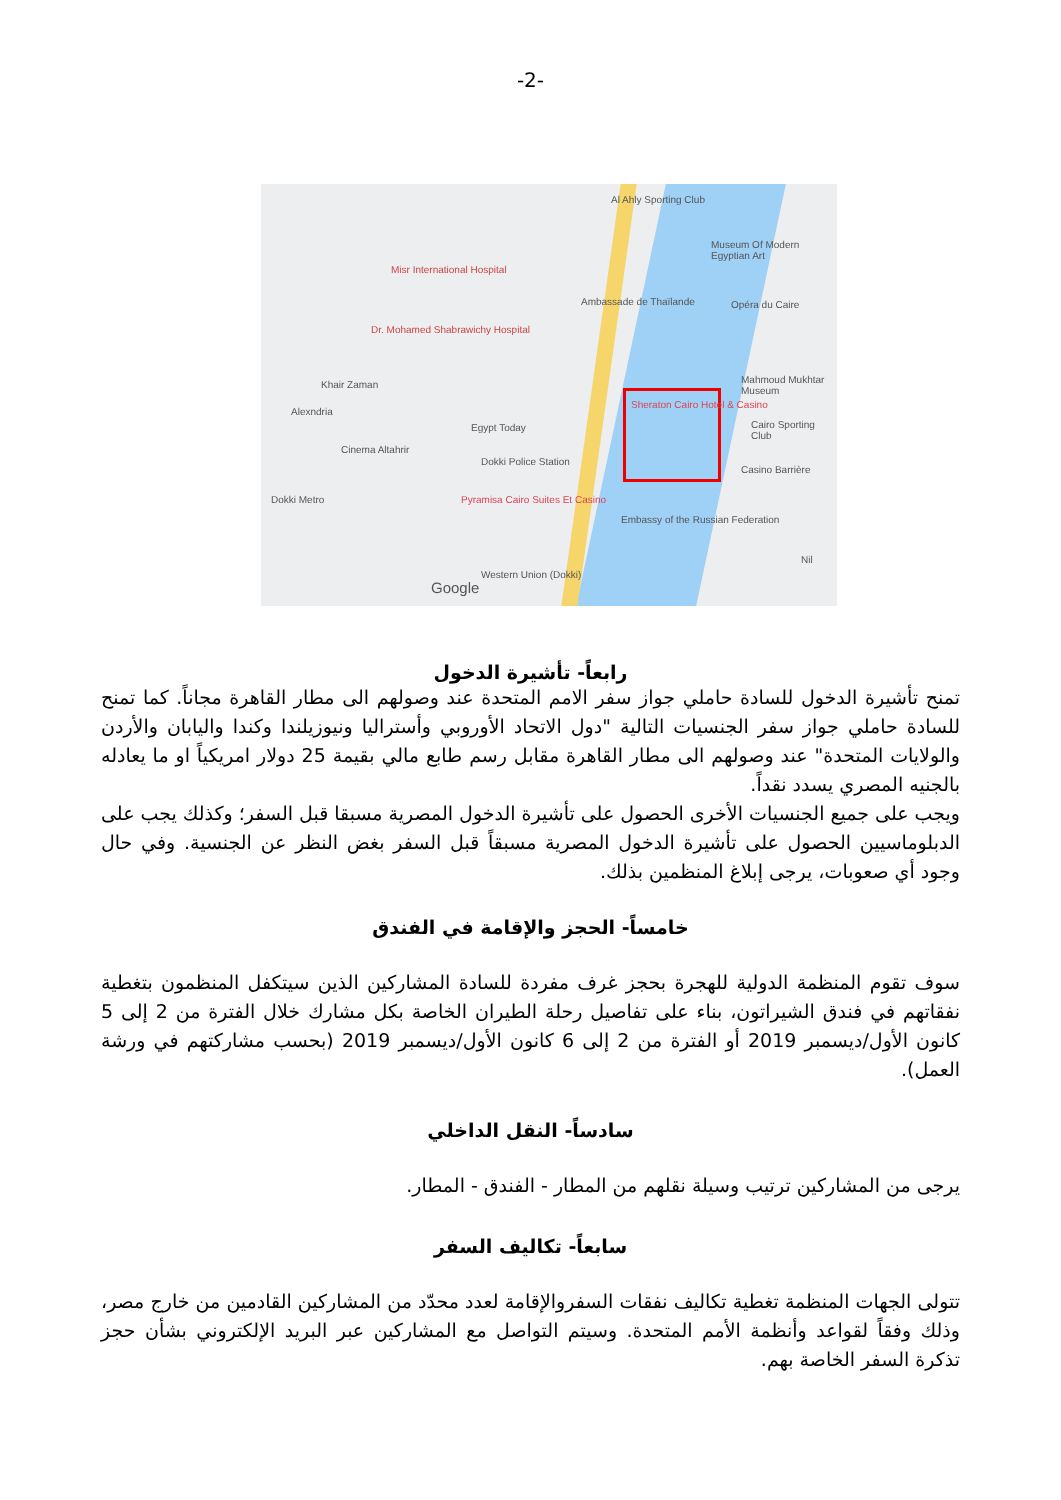-2-
Al Ahly Sporting Club
Museum Of Modern Egyptian Art
Misr International Hospital
Ambassade de Thaïlande Opéra du Caire
Dr. Mohamed Shabrawichy Hospital
Khair Zaman Mahmoud Mukhtar Museum
Sheraton Cairo Hotel & Casino
Alexndria
Egypt Today Cairo Sporting Club
Cinema Altahrir
Dokki Police Station
Casino Barrière
Dokki Metro Pyramisa Cairo Suites Et Casino
Embassy of the Russian Federation
Nil
Western Union (Dokki)
Google
رابعاً- تأشيرة الدخول
تمنح تأشيرة الدخول للسادة حاملي جواز سفر الامم المتحدة عند وصولهم الى مطار القاهرة مجاناً. كما تمنح للسادة حاملي جواز سفر الجنسيات التالية "دول الاتحاد الأوروبي وأستراليا ونيوزيلندا وكندا واليابان والأردن والولايات المتحدة" عند وصولهم الى مطار القاهرة مقابل رسم طابع مالي بقيمة 25 دولار امريكياً او ما يعادله بالجنيه المصري يسدد نقداً.
ويجب على جميع الجنسيات الأخرى الحصول على تأشيرة الدخول المصرية مسبقا قبل السفر؛ وكذلك يجب على الدبلوماسيين الحصول على تأشيرة الدخول المصرية مسبقاً قبل السفر بغض النظر عن الجنسية. وفي حال وجود أي صعوبات، يرجى إبلاغ المنظمين بذلك.
خامساً- الحجز والإقامة في الفندق
سوف تقوم المنظمة الدولية للهجرة بحجز غرف مفردة للسادة المشاركين الذين سيتكفل المنظمون بتغطية نفقاتهم في فندق الشيراتون، بناء على تفاصيل رحلة الطيران الخاصة بكل مشارك خلال الفترة من 2 إلى 5 كانون الأول/ديسمبر 2019 أو الفترة من 2 إلى 6 كانون الأول/ديسمبر 2019 (بحسب مشاركتهم في ورشة العمل).
سادساً- النقل الداخلي
يرجى من المشاركين ترتيب وسيلة نقلهم من المطار - الفندق - المطار.
سابعاً- تكاليف السفر
تتولى الجهات المنظمة تغطية تكاليف نفقات السفروالإقامة لعدد محدّد من المشاركين القادمين من خارج مصر، وذلك وفقاً لقواعد وأنظمة الأمم المتحدة. وسيتم التواصل مع المشاركين عبر البريد الإلكتروني بشأن حجز تذكرة السفر الخاصة بهم.